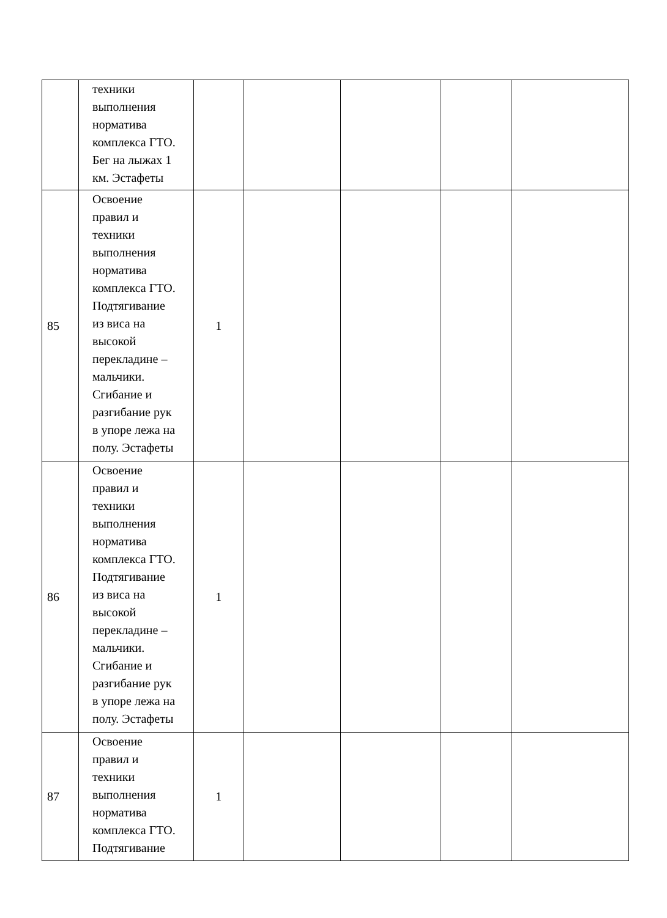| | техники выполнения норматива комплекса ГТО. Бег на лыжах 1 км. Эстафеты | | | | | |
| 85 | Освоение правил и техники выполнения норматива комплекса ГТО. Подтягивание из виса на высокой перекладине – мальчики. Сгибание и разгибание рук в упоре лежа на полу. Эстафеты | 1 | | | | |
| 86 | Освоение правил и техники выполнения норматива комплекса ГТО. Подтягивание из виса на высокой перекладине – мальчики. Сгибание и разгибание рук в упоре лежа на полу. Эстафеты | 1 | | | | |
| 87 | Освоение правил и техники выполнения норматива комплекса ГТО. Подтягивание | 1 | | | | |